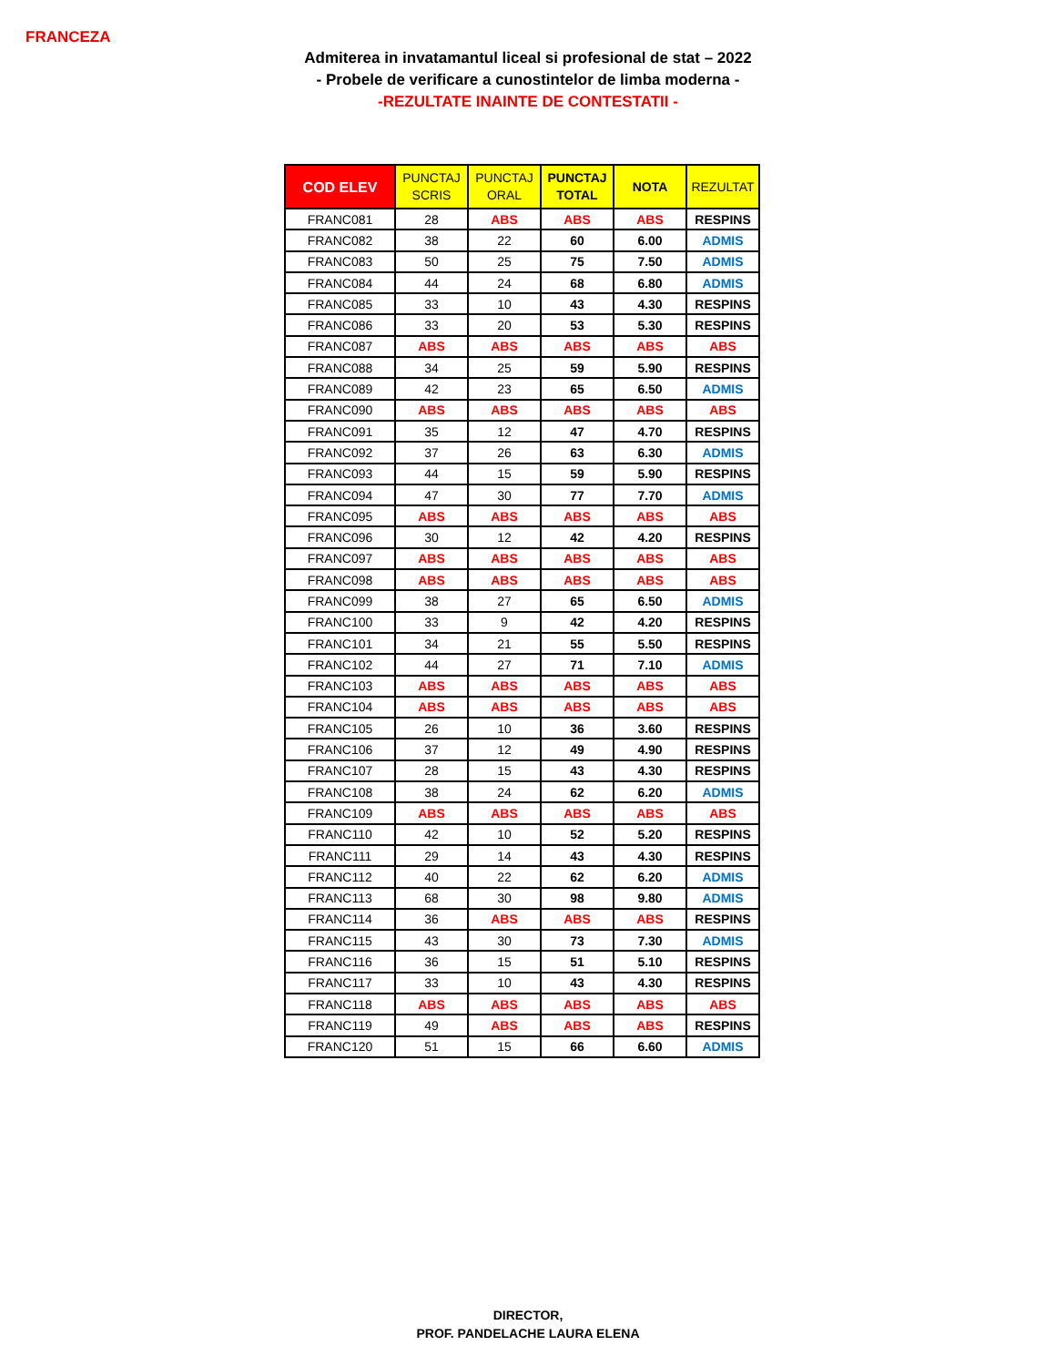FRANCEZA
Admiterea in invatamantul liceal si profesional de stat – 2022
- Probele de verificare a cunostintelor de limba moderna -
-REZULTATE INAINTE DE CONTESTATII -
| COD ELEV | PUNCTAJ SCRIS | PUNCTAJ ORAL | PUNCTAJ TOTAL | NOTA | REZULTAT |
| --- | --- | --- | --- | --- | --- |
| FRANC081 | 28 | ABS | ABS | ABS | RESPINS |
| FRANC082 | 38 | 22 | 60 | 6.00 | ADMIS |
| FRANC083 | 50 | 25 | 75 | 7.50 | ADMIS |
| FRANC084 | 44 | 24 | 68 | 6.80 | ADMIS |
| FRANC085 | 33 | 10 | 43 | 4.30 | RESPINS |
| FRANC086 | 33 | 20 | 53 | 5.30 | RESPINS |
| FRANC087 | ABS | ABS | ABS | ABS | ABS |
| FRANC088 | 34 | 25 | 59 | 5.90 | RESPINS |
| FRANC089 | 42 | 23 | 65 | 6.50 | ADMIS |
| FRANC090 | ABS | ABS | ABS | ABS | ABS |
| FRANC091 | 35 | 12 | 47 | 4.70 | RESPINS |
| FRANC092 | 37 | 26 | 63 | 6.30 | ADMIS |
| FRANC093 | 44 | 15 | 59 | 5.90 | RESPINS |
| FRANC094 | 47 | 30 | 77 | 7.70 | ADMIS |
| FRANC095 | ABS | ABS | ABS | ABS | ABS |
| FRANC096 | 30 | 12 | 42 | 4.20 | RESPINS |
| FRANC097 | ABS | ABS | ABS | ABS | ABS |
| FRANC098 | ABS | ABS | ABS | ABS | ABS |
| FRANC099 | 38 | 27 | 65 | 6.50 | ADMIS |
| FRANC100 | 33 | 9 | 42 | 4.20 | RESPINS |
| FRANC101 | 34 | 21 | 55 | 5.50 | RESPINS |
| FRANC102 | 44 | 27 | 71 | 7.10 | ADMIS |
| FRANC103 | ABS | ABS | ABS | ABS | ABS |
| FRANC104 | ABS | ABS | ABS | ABS | ABS |
| FRANC105 | 26 | 10 | 36 | 3.60 | RESPINS |
| FRANC106 | 37 | 12 | 49 | 4.90 | RESPINS |
| FRANC107 | 28 | 15 | 43 | 4.30 | RESPINS |
| FRANC108 | 38 | 24 | 62 | 6.20 | ADMIS |
| FRANC109 | ABS | ABS | ABS | ABS | ABS |
| FRANC110 | 42 | 10 | 52 | 5.20 | RESPINS |
| FRANC111 | 29 | 14 | 43 | 4.30 | RESPINS |
| FRANC112 | 40 | 22 | 62 | 6.20 | ADMIS |
| FRANC113 | 68 | 30 | 98 | 9.80 | ADMIS |
| FRANC114 | 36 | ABS | ABS | ABS | RESPINS |
| FRANC115 | 43 | 30 | 73 | 7.30 | ADMIS |
| FRANC116 | 36 | 15 | 51 | 5.10 | RESPINS |
| FRANC117 | 33 | 10 | 43 | 4.30 | RESPINS |
| FRANC118 | ABS | ABS | ABS | ABS | ABS |
| FRANC119 | 49 | ABS | ABS | ABS | RESPINS |
| FRANC120 | 51 | 15 | 66 | 6.60 | ADMIS |
DIRECTOR,
PROF. PANDELACHE LAURA ELENA